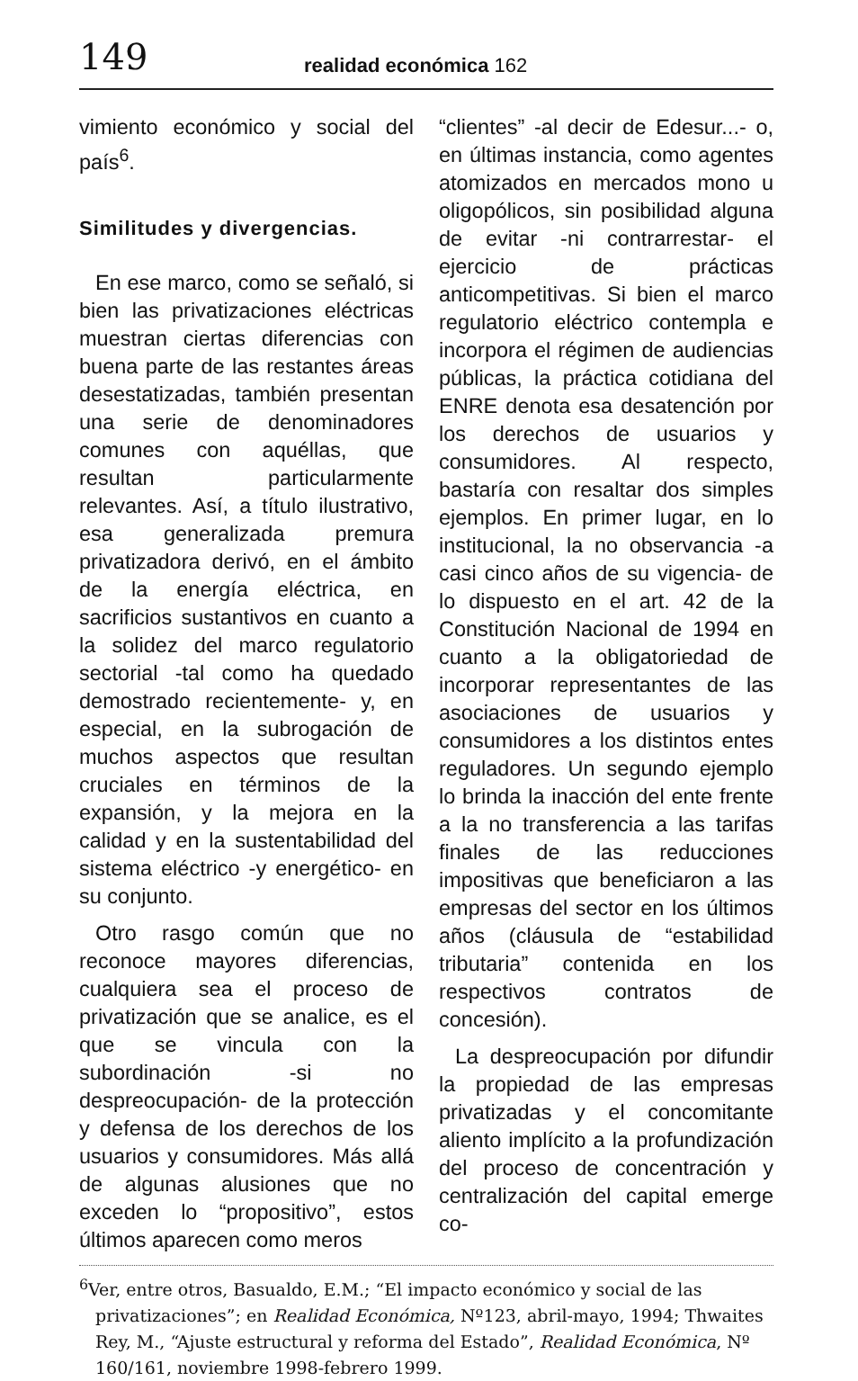149 realidad económica 162
vimiento económico y social del país<sup>6</sup>.
Similitudes y divergencias.
En ese marco, como se señaló, si bien las privatizaciones eléctricas muestran ciertas diferencias con buena parte de las restantes áreas desestatizadas, también presentan una serie de denominadores comunes con aquéllas, que resultan particularmente relevantes. Así, a título ilustrativo, esa generalizada premura privatizadora derivó, en el ámbito de la energía eléctrica, en sacrificios sustantivos en cuanto a la solidez del marco regulatorio sectorial -tal como ha quedado demostrado recientemente- y, en especial, en la subrogación de muchos aspectos que resultan cruciales en términos de la expansión, y la mejora en la calidad y en la sustentabilidad del sistema eléctrico -y energético- en su conjunto.
Otro rasgo común que no reconoce mayores diferencias, cualquiera sea el proceso de privatización que se analice, es el que se vincula con la subordinación -si no despreocupación- de la protección y defensa de los derechos de los usuarios y consumidores. Más allá de algunas alusiones que no exceden lo “propositivo”, estos últimos aparecen como meros
“clientes” -al decir de Edesur...- o, en últimas instancia, como agentes atomizados en mercados mono u oligopólicos, sin posibilidad alguna de evitar -ni contrarrestar- el ejercicio de prácticas anticompetitivas. Si bien el marco regulatorio eléctrico contempla e incorpora el régimen de audiencias públicas, la práctica cotidiana del ENRE denota esa desatención por los derechos de usuarios y consumidores. Al respecto, bastaría con resaltar dos simples ejemplos. En primer lugar, en lo institucional, la no observancia -a casi cinco años de su vigencia- de lo dispuesto en el art. 42 de la Constitución Nacional de 1994 en cuanto a la obligatoriedad de incorporar representantes de las asociaciones de usuarios y consumidores a los distintos entes reguladores. Un segundo ejemplo lo brinda la inacción del ente frente a la no transferencia a las tarifas finales de las reducciones impositivas que beneficiaron a las empresas del sector en los últimos años (cláusula de “estabilidad tributaria” contenida en los respectivos contratos de concesión).
La despreocupación por difundir la propiedad de las empresas privatizadas y el concomitante aliento implícito a la profundización del proceso de concentración y centralización del capital emerge co-
<sup>6</sup> Ver, entre otros, Basualdo, E.M.; “El impacto económico y social de las privatizaciones”; en Realidad Económica, Nº123, abril-mayo, 1994; Thwaites Rey, M., “Ajuste estructural y reforma del Estado”, Realidad Económica, Nº 160/161, noviembre 1998-febrero 1999.